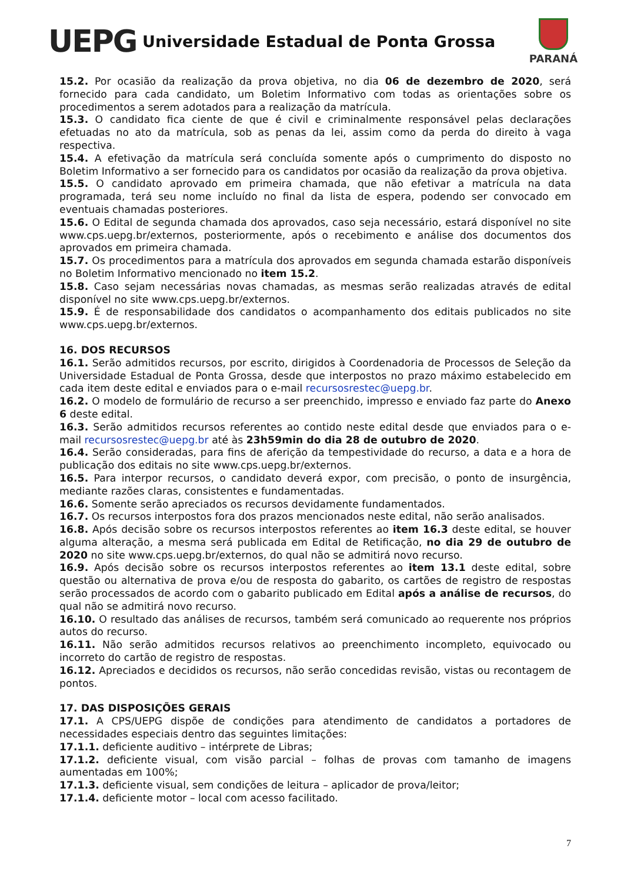UEPG
Universidade Estadual de Ponta Grossa
PARANÁ
15.2. Por ocasião da realização da prova objetiva, no dia 06 de dezembro de 2020, será fornecido para cada candidato, um Boletim Informativo com todas as orientações sobre os procedimentos a serem adotados para a realização da matrícula.
15.3. O candidato fica ciente de que é civil e criminalmente responsável pelas declarações efetuadas no ato da matrícula, sob as penas da lei, assim como da perda do direito à vaga respectiva.
15.4. A efetivação da matrícula será concluída somente após o cumprimento do disposto no Boletim Informativo a ser fornecido para os candidatos por ocasião da realização da prova objetiva.
15.5. O candidato aprovado em primeira chamada, que não efetivar a matrícula na data programada, terá seu nome incluído no final da lista de espera, podendo ser convocado em eventuais chamadas posteriores.
15.6. O Edital de segunda chamada dos aprovados, caso seja necessário, estará disponível no site www.cps.uepg.br/externos, posteriormente, após o recebimento e análise dos documentos dos aprovados em primeira chamada.
15.7. Os procedimentos para a matrícula dos aprovados em segunda chamada estarão disponíveis no Boletim Informativo mencionado no item 15.2.
15.8. Caso sejam necessárias novas chamadas, as mesmas serão realizadas através de edital disponível no site www.cps.uepg.br/externos.
15.9. É de responsabilidade dos candidatos o acompanhamento dos editais publicados no site www.cps.uepg.br/externos.
16. DOS RECURSOS
16.1. Serão admitidos recursos, por escrito, dirigidos à Coordenadoria de Processos de Seleção da Universidade Estadual de Ponta Grossa, desde que interpostos no prazo máximo estabelecido em cada item deste edital e enviados para o e-mail recursosrestec@uepg.br.
16.2. O modelo de formulário de recurso a ser preenchido, impresso e enviado faz parte do Anexo 6 deste edital.
16.3. Serão admitidos recursos referentes ao contido neste edital desde que enviados para o e-mail recursosrestec@uepg.br até às 23h59min do dia 28 de outubro de 2020.
16.4. Serão consideradas, para fins de aferição da tempestividade do recurso, a data e a hora de publicação dos editais no site www.cps.uepg.br/externos.
16.5. Para interpor recursos, o candidato deverá expor, com precisão, o ponto de insurgência, mediante razões claras, consistentes e fundamentadas.
16.6. Somente serão apreciados os recursos devidamente fundamentados.
16.7. Os recursos interpostos fora dos prazos mencionados neste edital, não serão analisados.
16.8. Após decisão sobre os recursos interpostos referentes ao item 16.3 deste edital, se houver alguma alteração, a mesma será publicada em Edital de Retificação, no dia 29 de outubro de 2020 no site www.cps.uepg.br/externos, do qual não se admitirá novo recurso.
16.9. Após decisão sobre os recursos interpostos referentes ao item 13.1 deste edital, sobre questão ou alternativa de prova e/ou de resposta do gabarito, os cartões de registro de respostas serão processados de acordo com o gabarito publicado em Edital após a análise de recursos, do qual não se admitirá novo recurso.
16.10. O resultado das análises de recursos, também será comunicado ao requerente nos próprios autos do recurso.
16.11. Não serão admitidos recursos relativos ao preenchimento incompleto, equivocado ou incorreto do cartão de registro de respostas.
16.12. Apreciados e decididos os recursos, não serão concedidas revisão, vistas ou recontagem de pontos.
17. DAS DISPOSIÇÕES GERAIS
17.1. A CPS/UEPG dispõe de condições para atendimento de candidatos a portadores de necessidades especiais dentro das seguintes limitações:
17.1.1. deficiente auditivo – intérprete de Libras;
17.1.2. deficiente visual, com visão parcial – folhas de provas com tamanho de imagens aumentadas em 100%;
17.1.3. deficiente visual, sem condições de leitura – aplicador de prova/leitor;
17.1.4. deficiente motor – local com acesso facilitado.
7